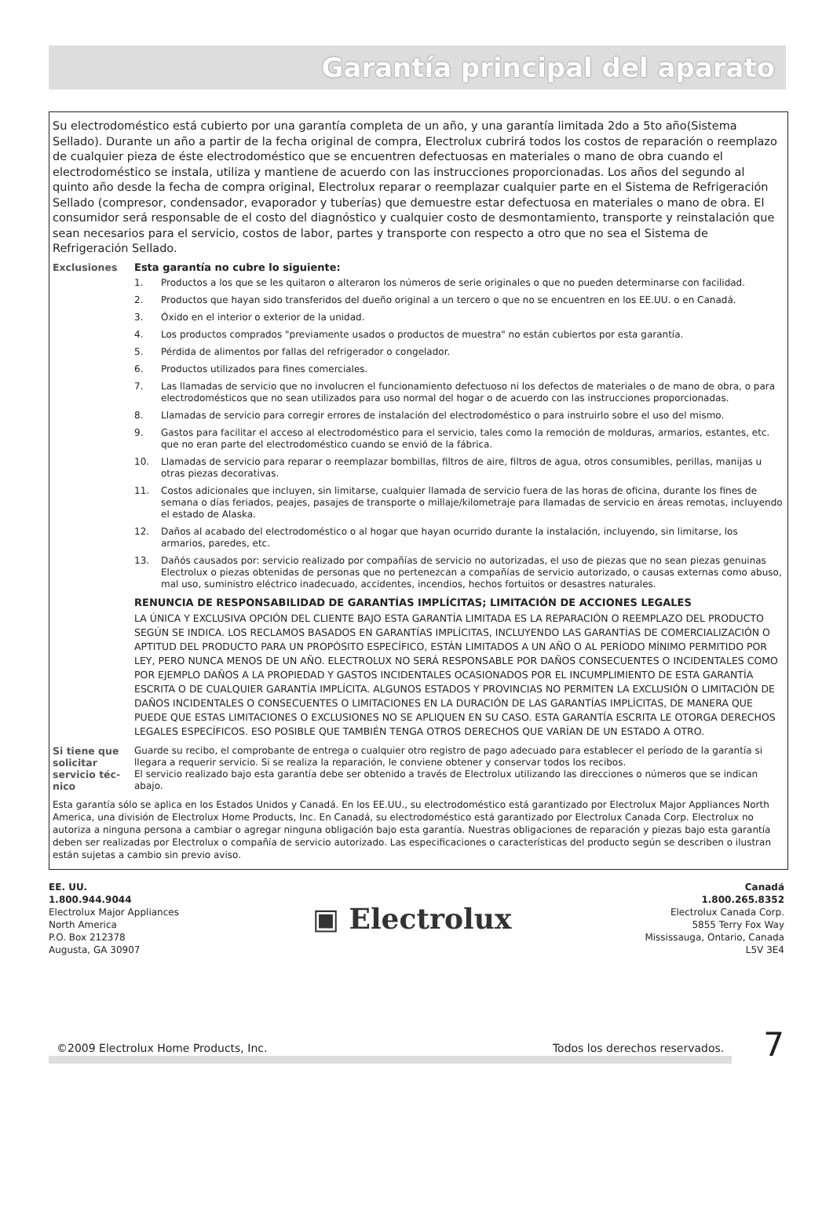Garantía principal del aparato
Su electrodoméstico está cubierto por una garantía completa de un año, y una garantía limitada 2do a 5to año(Sistema Sellado). Durante un año a partir de la fecha original de compra, Electrolux cubrirá todos los costos de reparación o reemplazo de cualquier pieza de éste electrodoméstico que se encuentren defectuosas en materiales o mano de obra cuando el electrodoméstico se instala, utiliza y mantiene de acuerdo con las instrucciones proporcionadas. Los años del segundo al quinto año desde la fecha de compra original, Electrolux reparar o reemplazar cualquier parte en el Sistema de Refrigeración Sellado (compresor, condensador, evaporador y tuberías) que demuestre estar defectuosa en materiales o mano de obra. El consumidor será responsable de el costo del diagnóstico y cualquier costo de desmontamiento, transporte y reinstalación que sean necesarios para el servicio, costos de labor, partes y transporte con respecto a otro que no sea el Sistema de Refrigeración Sellado.
Exclusiones Esta garantía no cubre lo siguiente:
1. Productos a los que se les quitaron o alteraron los números de serie originales o que no pueden determinarse con facilidad.
2. Productos que hayan sido transferidos del dueño original a un tercero o que no se encuentren en los EE.UU. o en Canadá.
3. Óxido en el interior o exterior de la unidad.
4. Los productos comprados "previamente usados o productos de muestra" no están cubiertos por esta garantía.
5. Pérdida de alimentos por fallas del refrigerador o congelador.
6. Productos utilizados para fines comerciales.
7. Las llamadas de servicio que no involucren el funcionamiento defectuoso ni los defectos de materiales o de mano de obra, o para electrodomésticos que no sean utilizados para uso normal del hogar o de acuerdo con las instrucciones proporcionadas.
8. Llamadas de servicio para corregir errores de instalación del electrodoméstico o para instruirlo sobre el uso del mismo.
9. Gastos para facilitar el acceso al electrodoméstico para el servicio, tales como la remoción de molduras, armarios, estantes, etc. que no eran parte del electrodoméstico cuando se envió de la fábrica.
10. Llamadas de servicio para reparar o reemplazar bombillas, filtros de aire, filtros de agua, otros consumibles, perillas, manijas u otras piezas decorativas.
11. Costos adicionales que incluyen, sin limitarse, cualquier llamada de servicio fuera de las horas de oficina, durante los fines de semana o días feriados, peajes, pasajes de transporte o millaje/kilometraje para llamadas de servicio en áreas remotas, incluyendo el estado de Alaska.
12. Daños al acabado del electrodoméstico o al hogar que hayan ocurrido durante la instalación, incluyendo, sin limitarse, los armarios, paredes, etc.
13. Dañós causados por: servicio realizado por compañías de servicio no autorizadas, el uso de piezas que no sean piezas genuinas Electrolux o piezas obtenidas de personas que no pertenezcan a compañías de servicio autorizado, o causas externas como abuso, mal uso, suministro eléctrico inadecuado, accidentes, incendios, hechos fortuitos or desastres naturales.
RENUNCIA DE RESPONSABILIDAD DE GARANTÍAS IMPLÍCITAS; LIMITACIÓN DE ACCIONES LEGALES
LA ÚNICA Y EXCLUSIVA OPCIÓN DEL CLIENTE BAJO ESTA GARANTÍA LIMITADA ES LA REPARACIÓN O REEMPLAZO DEL PRODUCTO SEGÚN SE INDICA. LOS RECLAMOS BASADOS EN GARANTÍAS IMPLÍCITAS, INCLUYENDO LAS GARANTÍAS DE COMERCIALIZACIÓN O APTITUD DEL PRODUCTO PARA UN PROPÓSITO ESPECÍFICO, ESTÁN LIMITADOS A UN AÑO O AL PERÍODO MÍNIMO PERMITIDO POR LEY, PERO NUNCA MENOS DE UN AÑO. ELECTROLUX NO SERÁ RESPONSABLE POR DAÑOS CONSECUENTES O INCIDENTALES COMO POR EJEMPLO DAÑOS A LA PROPIEDAD Y GASTOS INCIDENTALES OCASIONADOS POR EL INCUMPLIMIENTO DE ESTA GARANTÍA ESCRITA O DE CUALQUIER GARANTÍA IMPLÍCITA. ALGUNOS ESTADOS Y PROVINCIAS NO PERMITEN LA EXCLUSIÓN O LIMITACIÓN DE DAÑOS INCIDENTALES O CONSECUENTES O LIMITACIONES EN LA DURACIÓN DE LAS GARANTÍAS IMPLÍCITAS, DE MANERA QUE PUEDE QUE ESTAS LIMITACIONES O EXCLUSIONES NO SE APLIQUEN EN SU CASO. ESTA GARANTÍA ESCRITA LE OTORGA DERECHOS LEGALES ESPECÍFICOS. ESO POSIBLE QUE TAMBIÉN TENGA OTROS DERECHOS QUE VARÍAN DE UN ESTADO A OTRO.
Si tiene que solicitar servicio téc-nico
Guarde su recibo, el comprobante de entrega o cualquier otro registro de pago adecuado para establecer el período de la garantía si llegara a requerir servicio. Si se realiza la reparación, le conviene obtener y conservar todos los recibos.
El servicio realizado bajo esta garantía debe ser obtenido a través de Electrolux utilizando las direcciones o números que se indican abajo.
Esta garantía sólo se aplica en los Estados Unidos y Canadá. En los EE.UU., su electrodoméstico está garantizado por Electrolux Major Appliances North America, una división de Electrolux Home Products, Inc. En Canadá, su electrodoméstico está garantizado por Electrolux Canada Corp. Electrolux no autoriza a ninguna persona a cambiar o agregar ninguna obligación bajo esta garantía. Nuestras obligaciones de reparación y piezas bajo esta garantía deben ser realizadas por Electrolux o compañía de servicio autorizado. Las especificaciones o características del producto según se describen o ilustran están sujetas a cambio sin previo aviso.
EE. UU.
1.800.944.9044
Electrolux Major Appliances
North America
P.O. Box 212378
Augusta, GA 30907
▣ Electrolux
Canadá
1.800.265.8352
Electrolux Canada Corp.
5855 Terry Fox Way
Mississauga, Ontario, Canada
L5V 3E4
©2009 Electrolux Home Products, Inc. Todos los derechos reservados.
7